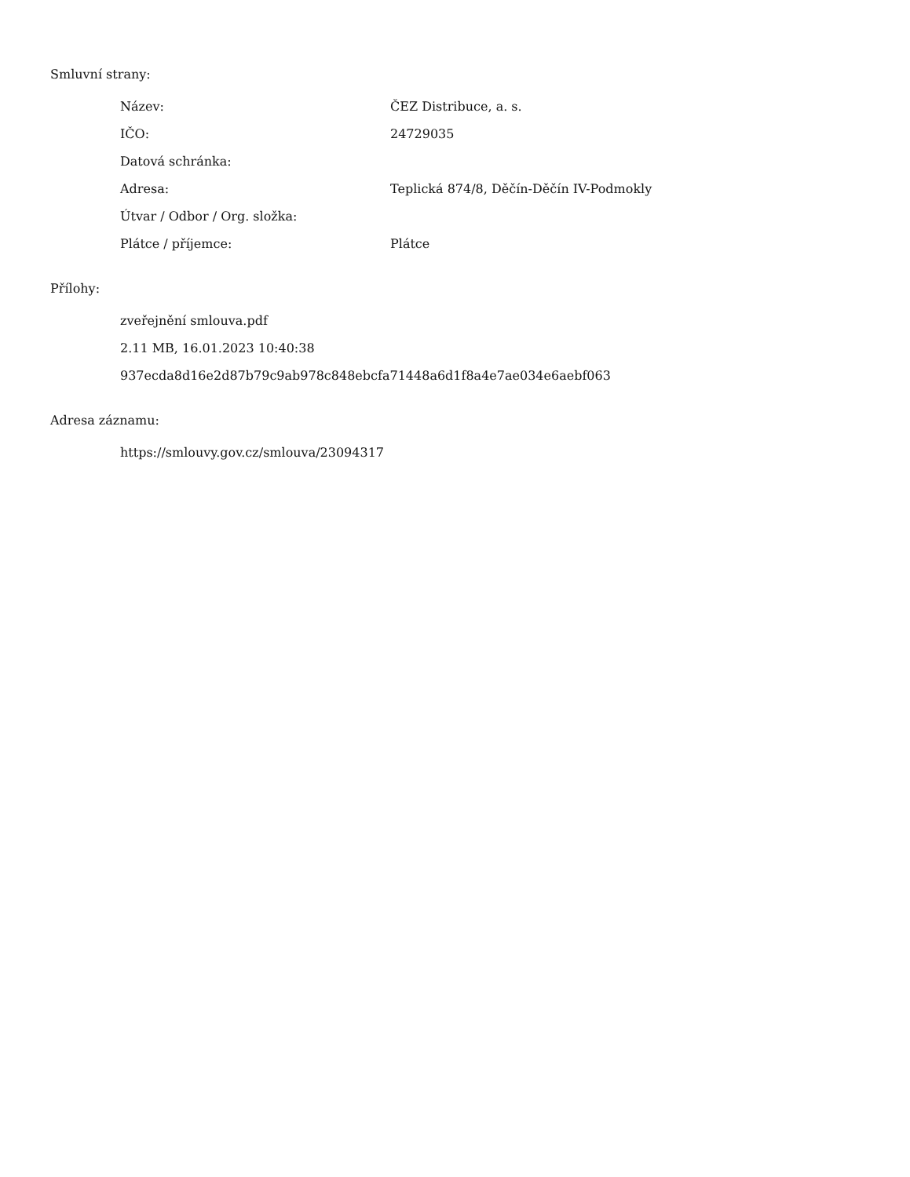Smluvní strany:
| Název: | ČEZ Distribuce, a. s. |
| IČO: | 24729035 |
| Datová schránka: | |
| Adresa: | Teplická 874/8, Děčín-Děčín IV-Podmokly |
| Útvar / Odbor / Org. složka: | |
| Plátce / příjemce: | Plátce |
Přílohy:
zveřejnění smlouva.pdf
2.11 MB, 16.01.2023 10:40:38
937ecda8d16e2d87b79c9ab978c848ebcfa71448a6d1f8a4e7ae034e6aebf063
Adresa záznamu:
https://smlouvy.gov.cz/smlouva/23094317